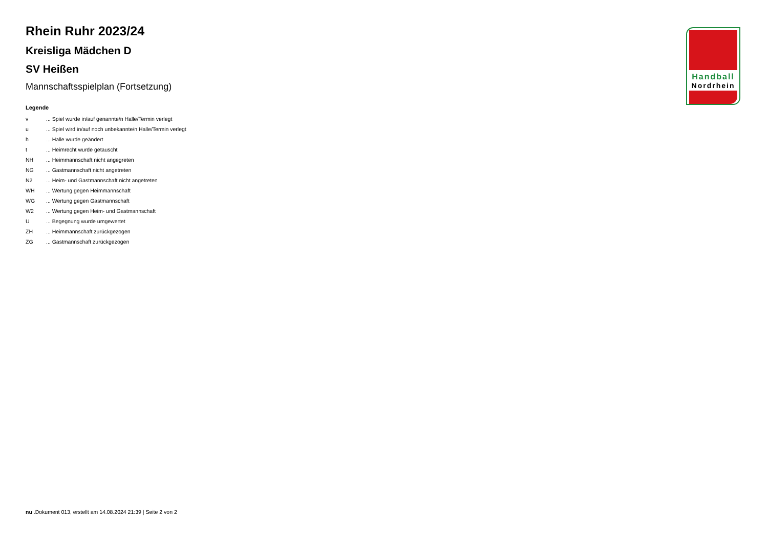Handball
Nordrhein
Rhein Ruhr 2023/24
Kreisliga Mädchen D
SV Heißen
Mannschaftsspielplan (Fortsetzung)
Legende
| v | ... Spiel wurde in/auf genannte/n Halle/Termin verlegt |
| u | ... Spiel wird in/auf noch unbekannte/n Halle/Termin verlegt |
| h | ... Halle wurde geändert |
| t | ... Heimrecht wurde getauscht |
| NH | ... Heimmannschaft nicht angegreten |
| NG | ... Gastmannschaft nicht angetreten |
| N2 | ... Heim- und Gastmannschaft nicht angetreten |
| WH | ... Wertung gegen Heimmannschaft |
| WG | ... Wertung gegen Gastmannschaft |
| W2 | ... Wertung gegen Heim- und Gastmannschaft |
| U | ... Begegnung wurde umgewertet |
| ZH | ... Heimmannschaft zurückgezogen |
| ZG | ... Gastmannschaft zurückgezogen |
nu .Dokument 013, erstellt am 14.08.2024 21:39 | Seite 2 von 2